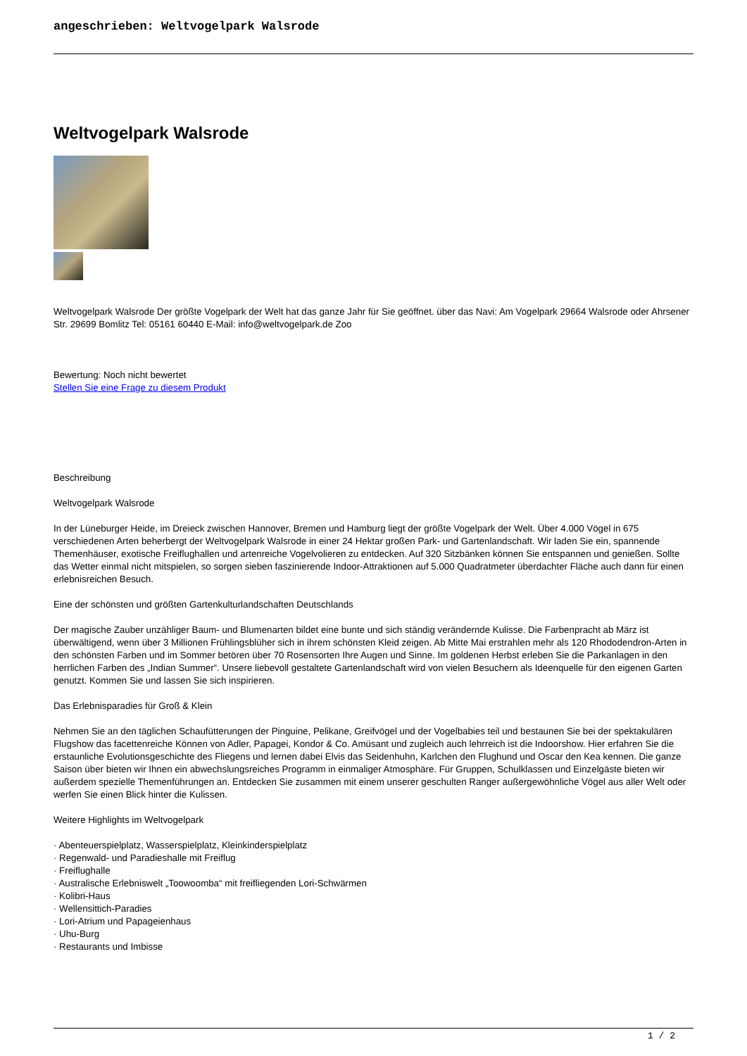angeschrieben: Weltvogelpark Walsrode
Weltvogelpark Walsrode
Weltvogelpark Walsrode Der größte Vogelpark der Welt hat das ganze Jahr für Sie geöffnet. über das Navi: Am Vogelpark 29664 Walsrode oder Ahrsener Str. 29699 Bomlitz Tel: 05161 60440 E-Mail: info@weltvogelpark.de Zoo
Bewertung: Noch nicht bewertet
Stellen Sie eine Frage zu diesem Produkt
Beschreibung
Weltvogelpark Walsrode
In der Lüneburger Heide, im Dreieck zwischen Hannover, Bremen und Hamburg liegt der größte Vogelpark der Welt. Über 4.000 Vögel in 675 verschiedenen Arten beherbergt der Weltvogelpark Walsrode in einer 24 Hektar großen Park- und Gartenlandschaft. Wir laden Sie ein, spannende Themenhäuser, exotische Freiflughallen und artenreiche Vogelvolieren zu entdecken. Auf 320 Sitzbänken können Sie entspannen und genießen. Sollte das Wetter einmal nicht mitspielen, so sorgen sieben faszinierende Indoor-Attraktionen auf 5.000 Quadratmeter überdachter Fläche auch dann für einen erlebnisreichen Besuch.
Eine der schönsten und größten Gartenkulturlandschaften Deutschlands
Der magische Zauber unzähliger Baum- und Blumenarten bildet eine bunte und sich ständig verändernde Kulisse. Die Farbenpracht ab März ist überwältigend, wenn über 3 Millionen Frühlingsblüher sich in ihrem schönsten Kleid zeigen. Ab Mitte Mai erstrahlen mehr als 120 Rhododendron-Arten in den schönsten Farben und im Sommer betören über 70 Rosensorten Ihre Augen und Sinne. Im goldenen Herbst erleben Sie die Parkanlagen in den herrlichen Farben des „Indian Summer“. Unsere liebevoll gestaltete Gartenlandschaft wird von vielen Besuchern als Ideenquelle für den eigenen Garten genutzt. Kommen Sie und lassen Sie sich inspirieren.
Das Erlebnisparadies für Groß & Klein
Nehmen Sie an den täglichen Schaufütterungen der Pinguine, Pelikane, Greifvögel und der Vogelbabies teil und bestaunen Sie bei der spektakulären Flugshow das facettenreiche Können von Adler, Papagei, Kondor & Co. Amüsant und zugleich auch lehrreich ist die Indoorshow. Hier erfahren Sie die erstaunliche Evolutionsgeschichte des Fliegens und lernen dabei Elvis das Seidenhuhn, Karlchen den Flughund und Oscar den Kea kennen. Die ganze Saison über bieten wir Ihnen ein abwechslungsreiches Programm in einmaliger Atmosphäre. Für Gruppen, Schulklassen und Einzelgäste bieten wir außerdem spezielle Themenführungen an. Entdecken Sie zusammen mit einem unserer geschulten Ranger außergewöhnliche Vögel aus aller Welt oder werfen Sie einen Blick hinter die Kulissen.
Weitere Highlights im Weltvogelpark
· Abenteuerspielplatz, Wasserspielplatz, Kleinkinderspielplatz
· Regenwald- und Paradieshalle mit Freiflug
· Freiflughalle
· Australische Erlebniswelt „Toowoomba“ mit freifliegenden Lori-Schwärmen
· Kolibri-Haus
· Wellensittich-Paradies
· Lori-Atrium und Papageienhaus
· Uhu-Burg
· Restaurants und Imbisse
1 / 2